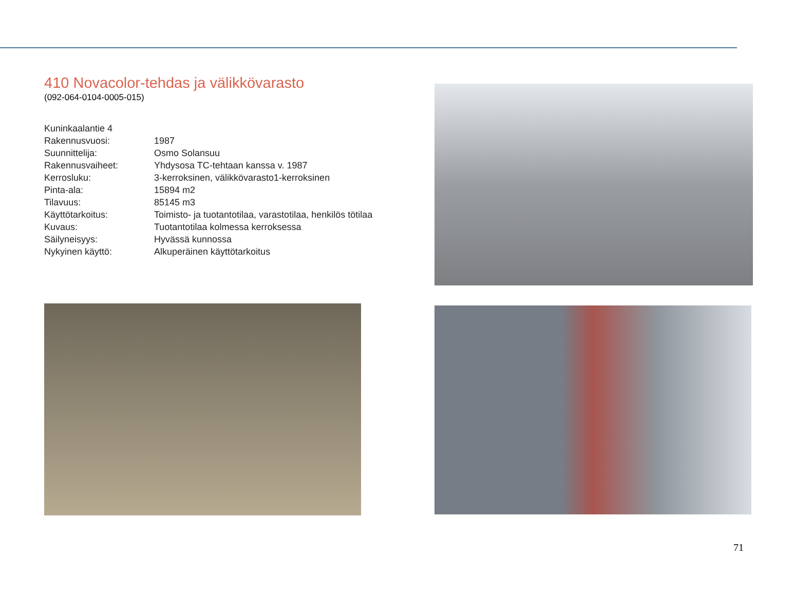410 Novacolor-tehdas ja välikkövarasto
(092-064-0104-0005-015)
| Kuninkaalantie 4 | |
| Rakennusvuosi: | 1987 |
| Suunnittelija: | Osmo Solansuu |
| Rakennusvaiheet: | Yhdysosa TC-tehtaan kanssa v. 1987 |
| Kerrosluku: | 3-kerroksinen, välikkövarasto1-kerroksinen |
| Pinta-ala: | 15894 m2 |
| Tilavuus: | 85145 m3 |
| Käyttötarkoitus: | Toimisto- ja tuotantotilaa, varastotilaa, henkilös tötilaa |
| Kuvaus: | Tuotantotilaa kolmessa kerroksessa |
| Säilyneisyys: | Hyvässä kunnossa |
| Nykyinen käyttö: | Alkuperäinen käyttötarkoitus |
71